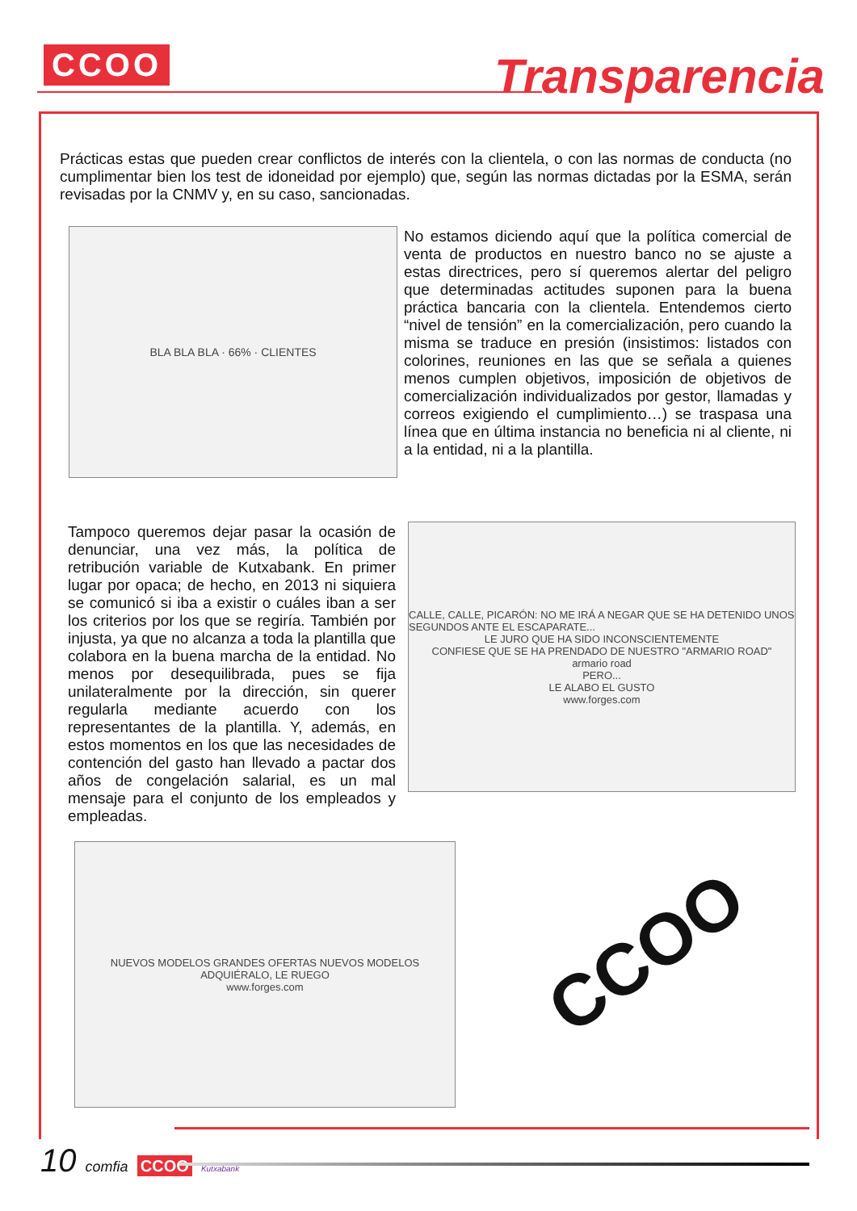CCOO Transparencia
Prácticas estas que pueden crear conflictos de interés con la clientela, o con las normas de conducta (no cumplimentar bien los test de idoneidad por ejemplo) que, según las normas dictadas por la ESMA, serán revisadas por la CNMV y, en su caso, sancionadas.
BLA BLA BLA · 66% · CLIENTES
No estamos diciendo aquí que la política comercial de venta de productos en nuestro banco no se ajuste a estas directrices, pero sí queremos alertar del peligro que determinadas actitudes suponen para la buena práctica bancaria con la clientela. Entendemos cierto “nivel de tensión” en la comercialización, pero cuando la misma se traduce en presión (insistimos: listados con colorines, reuniones en las que se señala a quienes menos cumplen objetivos, imposición de objetivos de comercialización individualizados por gestor, llamadas y correos exigiendo el cumplimiento…) se traspasa una línea que en última instancia no beneficia ni al cliente, ni a la entidad, ni a la plantilla.
Tampoco queremos dejar pasar la ocasión de denunciar, una vez más, la política de retribución variable de Kutxabank. En primer lugar por opaca; de hecho, en 2013 ni siquiera se comunicó si iba a existir o cuáles iban a ser los criterios por los que se regiría. También por injusta, ya que no alcanza a toda la plantilla que colabora en la buena marcha de la entidad. No menos por desequilibrada, pues se fija unilateralmente por la dirección, sin querer regularla mediante acuerdo con los representantes de la plantilla. Y, además, en estos momentos en los que las necesidades de contención del gasto han llevado a pactar dos años de congelación salarial, es un mal mensaje para el conjunto de los empleados y empleadas.
CALLE, CALLE, PICARÓN: NO ME IRÁ A NEGAR QUE SE HA DETENIDO UNOS SEGUNDOS ANTE EL ESCAPARATE...
LE JURO QUE HA SIDO INCONSCIENTEMENTE
CONFIESE QUE SE HA PRENDADO DE NUESTRO "ARMARIO ROAD"
armario road
PERO...
LE ALABO EL GUSTO
www.forges.com
NUEVOS MODELOS GRANDES OFERTAS NUEVOS MODELOS
ADQUIÉRALO, LE RUEGO
www.forges.com
CCOO
10 comfia CCOO Kutxabank